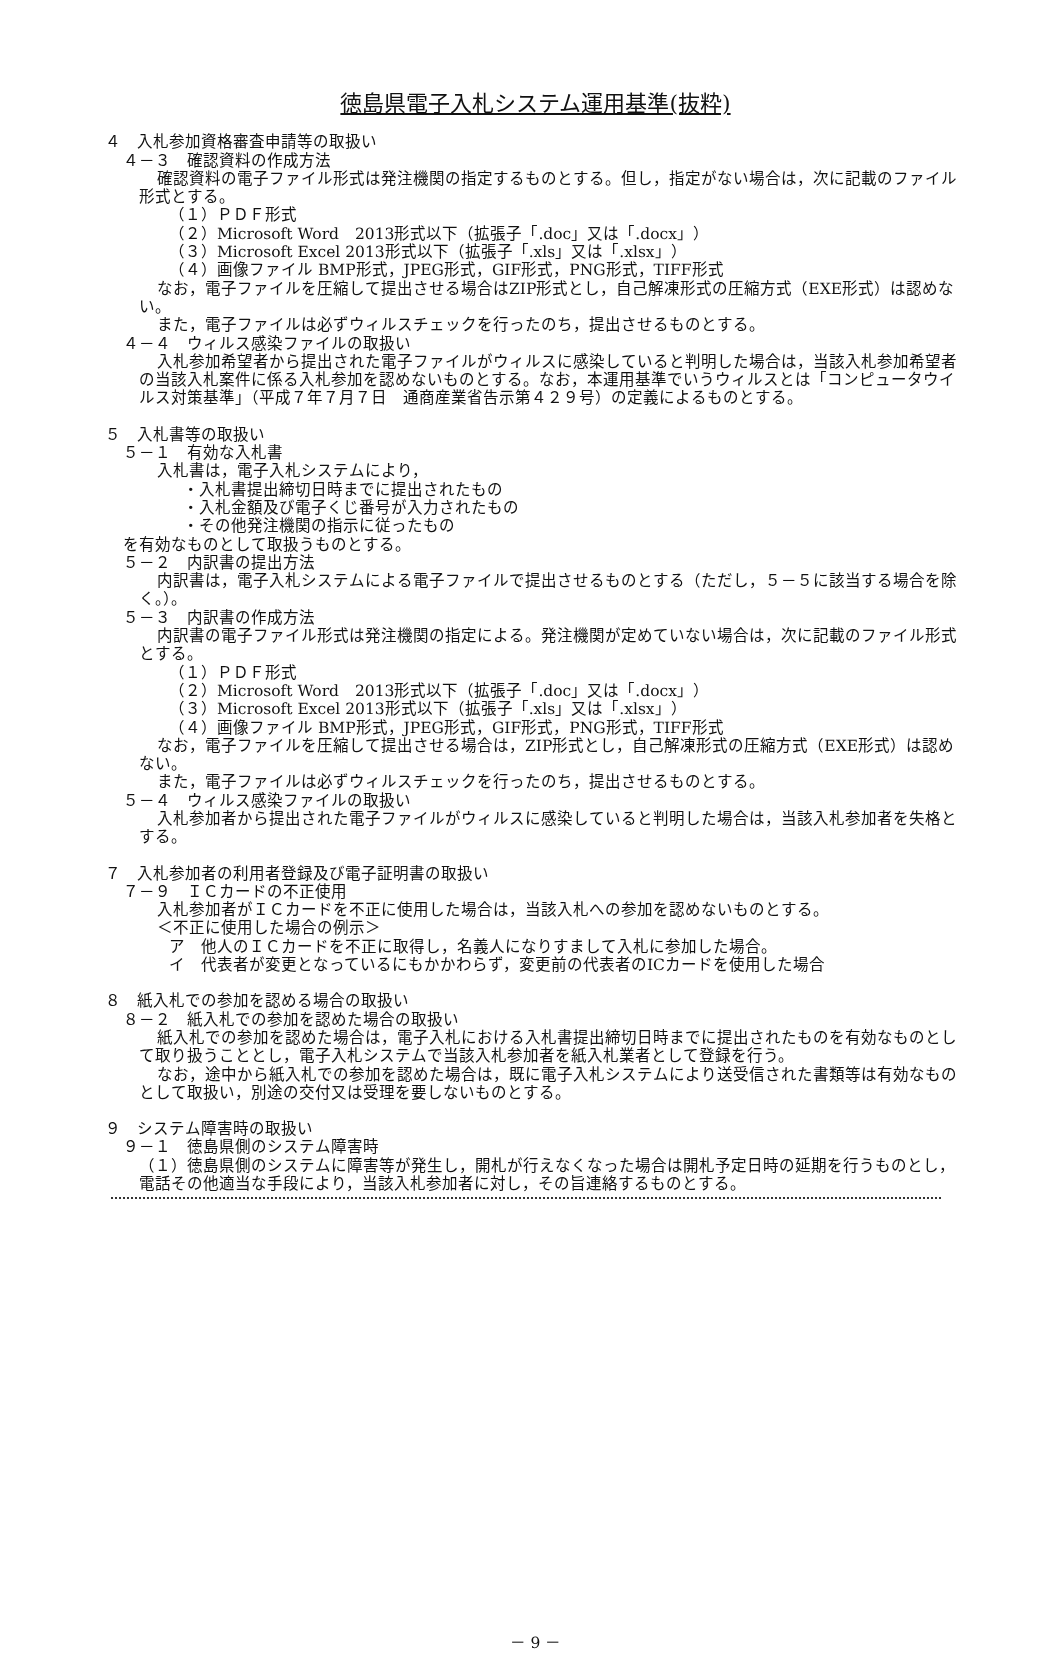徳島県電子入札システム運用基準(抜粋)
４　入札参加資格審査申請等の取扱い
４－３　確認資料の作成方法
確認資料の電子ファイル形式は発注機関の指定するものとする。但し，指定がない場合は，次に記載のファイル形式とする。
（１）ＰＤＦ形式
（２）Microsoft Word　2013形式以下（拡張子「.doc」又は「.docx」）
（３）Microsoft Excel 2013形式以下（拡張子「.xls」又は「.xlsx」）
（４）画像ファイル BMP形式，JPEG形式，GIF形式，PNG形式，TIFF形式
なお，電子ファイルを圧縮して提出させる場合はZIP形式とし，自己解凍形式の圧縮方式（EXE形式）は認めない。
また，電子ファイルは必ずウィルスチェックを行ったのち，提出させるものとする。
４－４　ウィルス感染ファイルの取扱い
入札参加希望者から提出された電子ファイルがウィルスに感染していると判明した場合は，当該入札参加希望者の当該入札案件に係る入札参加を認めないものとする。なお，本運用基準でいうウィルスとは「コンピュータウイルス対策基準」（平成７年７月７日　通商産業省告示第４２９号）の定義によるものとする。
５　入札書等の取扱い
５－１　有効な入札書
入札書は，電子入札システムにより，
・入札書提出締切日時までに提出されたもの
・入札金額及び電子くじ番号が入力されたもの
・その他発注機関の指示に従ったもの
を有効なものとして取扱うものとする。
５－２　内訳書の提出方法
内訳書は，電子入札システムによる電子ファイルで提出させるものとする（ただし，５－５に該当する場合を除く。）。
５－３　内訳書の作成方法
内訳書の電子ファイル形式は発注機関の指定による。発注機関が定めていない場合は，次に記載のファイル形式とする。
（１）ＰＤＦ形式
（２）Microsoft Word　2013形式以下（拡張子「.doc」又は「.docx」）
（３）Microsoft Excel 2013形式以下（拡張子「.xls」又は「.xlsx」）
（４）画像ファイル BMP形式，JPEG形式，GIF形式，PNG形式，TIFF形式
なお，電子ファイルを圧縮して提出させる場合は，ZIP形式とし，自己解凍形式の圧縮方式（EXE形式）は認めない。
また，電子ファイルは必ずウィルスチェックを行ったのち，提出させるものとする。
５－４　ウィルス感染ファイルの取扱い
入札参加者から提出された電子ファイルがウィルスに感染していると判明した場合は，当該入札参加者を失格とする。
７　入札参加者の利用者登録及び電子証明書の取扱い
７－９　ＩＣカードの不正使用
入札参加者がＩＣカードを不正に使用した場合は，当該入札への参加を認めないものとする。
＜不正に使用した場合の例示＞
ア　他人のＩＣカードを不正に取得し，名義人になりすまして入札に参加した場合。
イ　代表者が変更となっているにもかかわらず，変更前の代表者のICカードを使用した場合
８　紙入札での参加を認める場合の取扱い
８－２　紙入札での参加を認めた場合の取扱い
紙入札での参加を認めた場合は，電子入札における入札書提出締切日時までに提出されたものを有効なものとして取り扱うこととし，電子入札システムで当該入札参加者を紙入札業者として登録を行う。
なお，途中から紙入札での参加を認めた場合は，既に電子入札システムにより送受信された書類等は有効なものとして取扱い，別途の交付又は受理を要しないものとする。
９　システム障害時の取扱い
９－１　徳島県側のシステム障害時
（１）徳島県側のシステムに障害等が発生し，開札が行えなくなった場合は開札予定日時の延期を行うものとし，電話その他適当な手段により，当該入札参加者に対し，その旨連絡するものとする。
－ 9 －